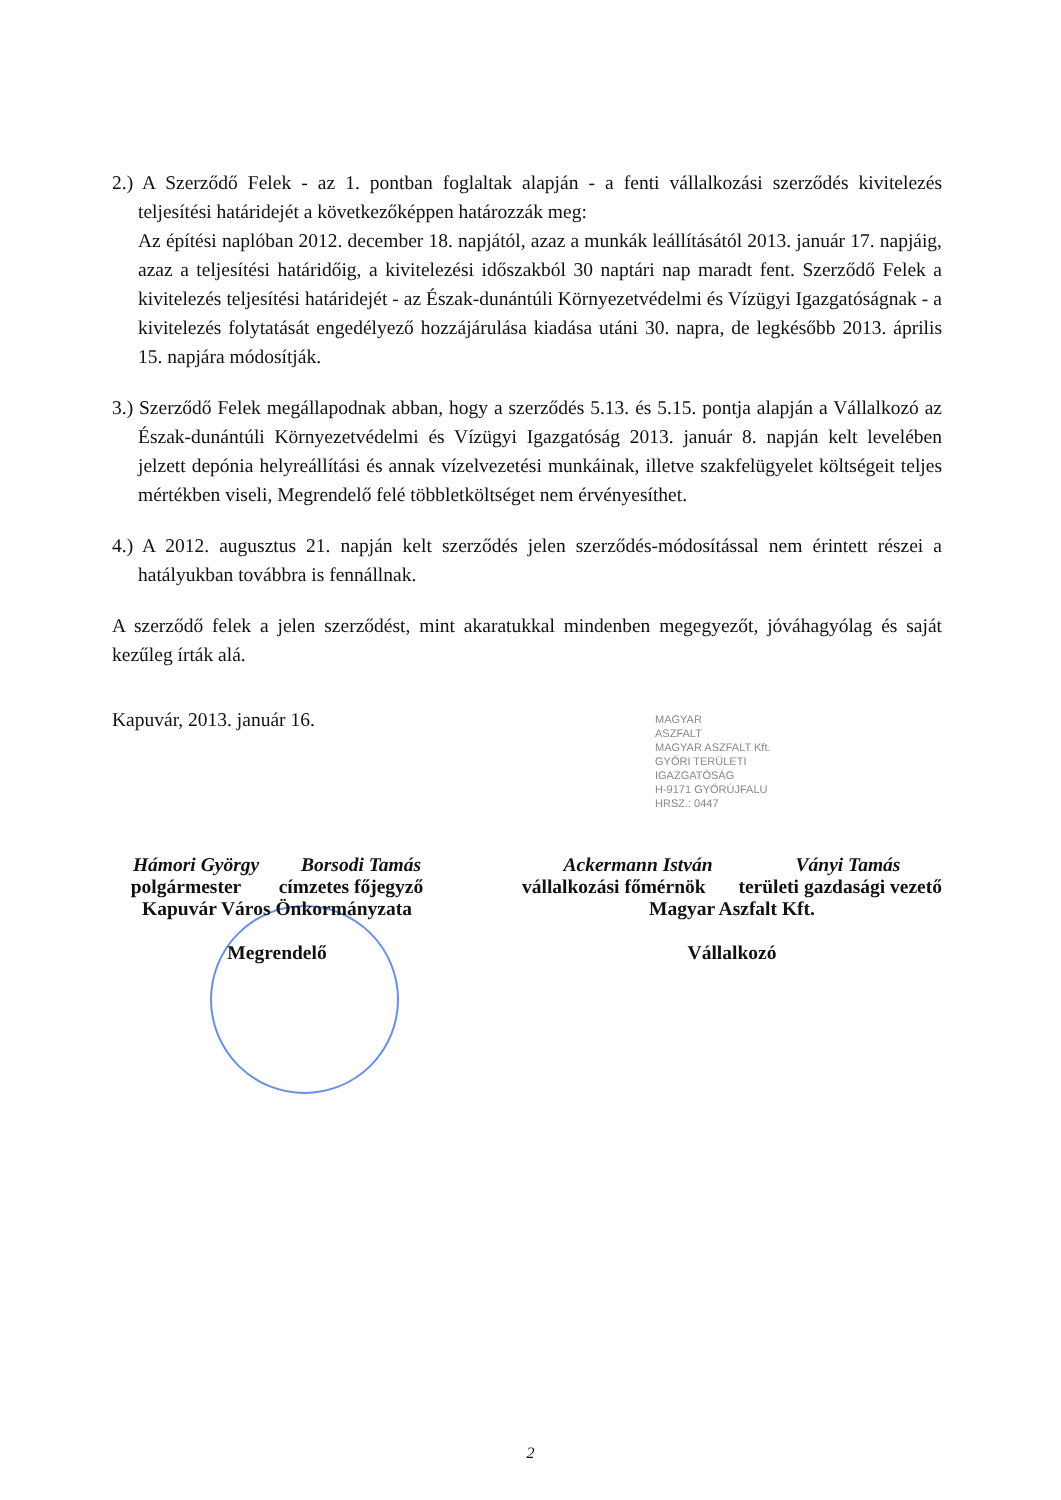2.) A Szerződő Felek - az 1. pontban foglaltak alapján - a fenti vállalkozási szerződés kivitelezés teljesítési határidejét a következőképpen határozzák meg:
Az építési naplóban 2012. december 18. napjától, azaz a munkák leállításától 2013. január 17. napjáig, azaz a teljesítési határidőig, a kivitelezési időszakból 30 naptári nap maradt fent. Szerződő Felek a kivitelezés teljesítési határidejét - az Észak-dunántúli Környezetvédelmi és Vízügyi Igazgatóságnak - a kivitelezés folytatását engedélyező hozzájárulása kiadása utáni 30. napra, de legkésőbb 2013. április 15. napjára módosítják.
3.) Szerződő Felek megállapodnak abban, hogy a szerződés 5.13. és 5.15. pontja alapján a Vállalkozó az Észak-dunántúli Környezetvédelmi és Vízügyi Igazgatóság 2013. január 8. napján kelt levelében jelzett depónia helyreállítási és annak vízelvezetési munkáinak, illetve szakfelügyelet költségeit teljes mértékben viseli, Megrendelő felé többletköltséget nem érvényesíthet.
4.) A 2012. augusztus 21. napján kelt szerződés jelen szerződés-módosítással nem érintett részei a hatályukban továbbra is fennállnak.
A szerződő felek a jelen szerződést, mint akaratukkal mindenben megegyezőt, jóváhagyólag és saját kezűleg írták alá.
Kapuvár, 2013. január 16.
Hámori György Borsodi Tamás
polgármester címzetes főjegyző
Kapuvár Város Önkormányzata
Megrendelő
Ackermann István Ványi Tamás
vállalkozási főmérnök területi gazdasági vezető
Magyar Aszfalt Kft.
Vállalkozó
MAGYAR
ASZFALT
MAGYAR ASZFALT Kft.
GYŐRI TERÜLETI
IGAZGATÓSÁG
H-9171 GYŐRÚJFALU
HRSZ.: 0447
2